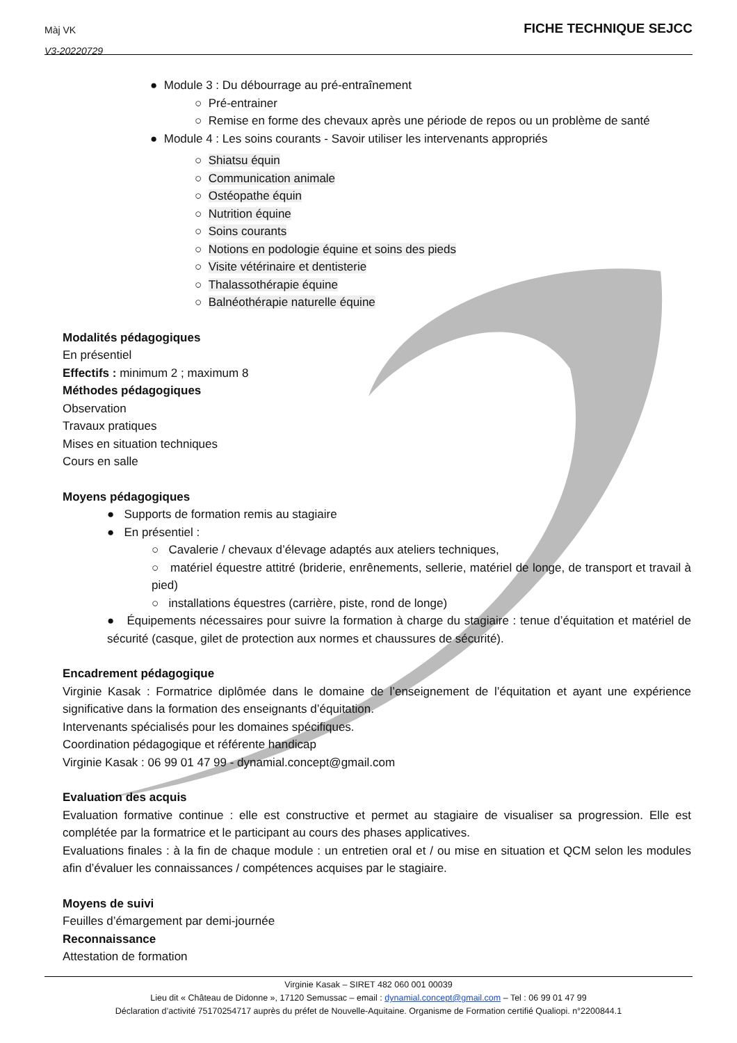Màj VK
V3-20220729
FICHE TECHNIQUE SEJCC
● Module 3 : Du débourrage au pré-entraînement
○ Pré-entrainer
○ Remise en forme des chevaux après une période de repos ou un problème de santé
● Module 4 : Les soins courants - Savoir utiliser les intervenants appropriés
○ Shiatsu équin
○ Communication animale
○ Ostéopathe équin
○ Nutrition équine
○ Soins courants
○ Notions en podologie équine et soins des pieds
○ Visite vétérinaire et dentisterie
○ Thalassothérapie équine
○ Balnéothérapie naturelle équine
Modalités pédagogiques
En présentiel
Effectifs : minimum 2 ; maximum 8
Méthodes pédagogiques
Observation
Travaux pratiques
Mises en situation techniques
Cours en salle
Moyens pédagogiques
● Supports de formation remis au stagiaire
● En présentiel :
○ Cavalerie / chevaux d’élevage adaptés aux ateliers techniques,
○ matériel équestre attitré (briderie, enrênements, sellerie, matériel de longe, de transport et travail à pied)
○ installations équestres (carrière, piste, rond de longe)
● Équipements nécessaires pour suivre la formation à charge du stagiaire : tenue d’équitation et matériel de sécurité (casque, gilet de protection aux normes et chaussures de sécurité).
Encadrement pédagogique
Virginie Kasak : Formatrice diplômée dans le domaine de l’enseignement de l’équitation et ayant une expérience significative dans la formation des enseignants d’équitation.
Intervenants spécialisés pour les domaines spécifiques.
Coordination pédagogique et référente handicap
Virginie Kasak : 06 99 01 47 99 - dynamial.concept@gmail.com
Evaluation des acquis
Evaluation formative continue : elle est constructive et permet au stagiaire de visualiser sa progression. Elle est complétée par la formatrice et le participant au cours des phases applicatives.
Evaluations finales : à la fin de chaque module : un entretien oral et / ou mise en situation et QCM selon les modules afin d’évaluer les connaissances / compétences acquises par le stagiaire.
Moyens de suivi
Feuilles d’émargement par demi-journée
Reconnaissance
Attestation de formation
Virginie Kasak – SIRET 482 060 001 00039
Lieu dit « Château de Didonne », 17120 Semussac – email : dynamial.concept@gmail.com – Tel : 06 99 01 47 99
Déclaration d’activité 75170254717 auprès du préfet de Nouvelle-Aquitaine. Organisme de Formation certifié Qualiopi. n°2200844.1